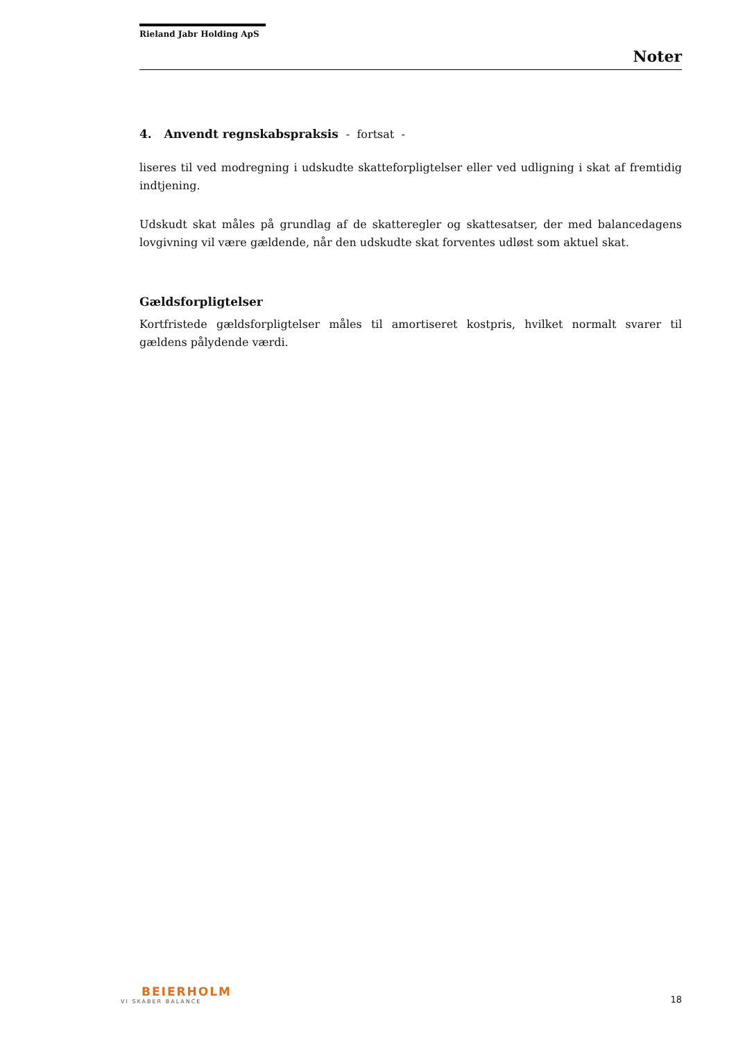Rieland Jabr Holding ApS
Noter
4. Anvendt regnskabspraksis - fortsat -
liseres til ved modregning i udskudte skatteforpligtelser eller ved udligning i skat af fremtidig indtjening.
Udskudt skat måles på grundlag af de skatteregler og skattesatser, der med balancedagens lovgivning vil være gældende, når den udskudte skat forventes udløst som aktuel skat.
Gældsforpligtelser
Kortfristede gældsforpligtelser måles til amortiseret kostpris, hvilket normalt svarer til gældens pålydende værdi.
BEIERHOLM
VI SKABER BALANCE
18